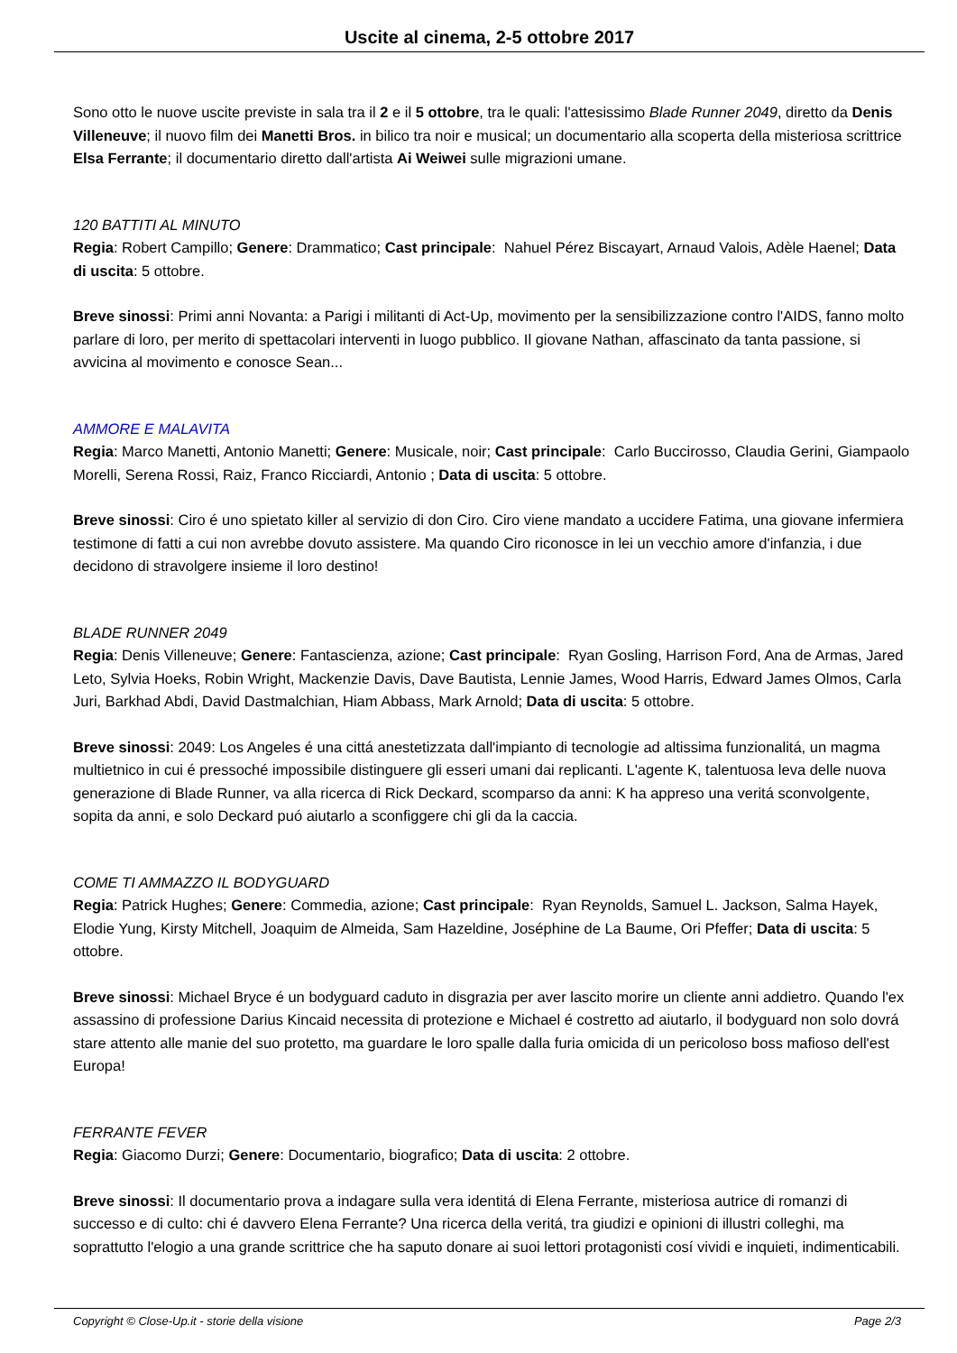Uscite al cinema, 2-5 ottobre 2017
Sono otto le nuove uscite previste in sala tra il 2 e il 5 ottobre, tra le quali: l'attesissimo Blade Runner 2049, diretto da Denis Villeneuve; il nuovo film dei Manetti Bros. in bilico tra noir e musical; un documentario alla scoperta della misteriosa scrittrice Elsa Ferrante; il documentario diretto dall'artista Ai Weiwei sulle migrazioni umane.
120 BATTITI AL MINUTO
Regia: Robert Campillo; Genere: Drammatico; Cast principale: Nahuel Pérez Biscayart, Arnaud Valois, Adèle Haenel; Data di uscita: 5 ottobre.
Breve sinossi: Primi anni Novanta: a Parigi i militanti di Act-Up, movimento per la sensibilizzazione contro l'AIDS, fanno molto parlare di loro, per merito di spettacolari interventi in luogo pubblico. Il giovane Nathan, affascinato da tanta passione, si avvicina al movimento e conosce Sean...
AMMORE E MALAVITA
Regia: Marco Manetti, Antonio Manetti; Genere: Musicale, noir; Cast principale: Carlo Buccirosso, Claudia Gerini, Giampaolo Morelli, Serena Rossi, Raiz, Franco Ricciardi, Antonio ; Data di uscita: 5 ottobre.
Breve sinossi: Ciro é uno spietato killer al servizio di don Ciro. Ciro viene mandato a uccidere Fatima, una giovane infermiera testimone di fatti a cui non avrebbe dovuto assistere. Ma quando Ciro riconosce in lei un vecchio amore d'infanzia, i due decidono di stravolgere insieme il loro destino!
BLADE RUNNER 2049
Regia: Denis Villeneuve; Genere: Fantascienza, azione; Cast principale: Ryan Gosling, Harrison Ford, Ana de Armas, Jared Leto, Sylvia Hoeks, Robin Wright, Mackenzie Davis, Dave Bautista, Lennie James, Wood Harris, Edward James Olmos, Carla Juri, Barkhad Abdi, David Dastmalchian, Hiam Abbass, Mark Arnold; Data di uscita: 5 ottobre.
Breve sinossi: 2049: Los Angeles é una cittá anestetizzata dall'impianto di tecnologie ad altissima funzionalitá, un magma multietnico in cui é pressoché impossibile distinguere gli esseri umani dai replicanti. L'agente K, talentuosa leva delle nuova generazione di Blade Runner, va alla ricerca di Rick Deckard, scomparso da anni: K ha appreso una veritá sconvolgente, sopita da anni, e solo Deckard puó aiutarlo a sconfiggere chi gli da la caccia.
COME TI AMMAZZO IL BODYGUARD
Regia: Patrick Hughes; Genere: Commedia, azione; Cast principale: Ryan Reynolds, Samuel L. Jackson, Salma Hayek, Elodie Yung, Kirsty Mitchell, Joaquim de Almeida, Sam Hazeldine, Joséphine de La Baume, Ori Pfeffer; Data di uscita: 5 ottobre.
Breve sinossi: Michael Bryce é un bodyguard caduto in disgrazia per aver lascito morire un cliente anni addietro. Quando l'ex assassino di professione Darius Kincaid necessita di protezione e Michael é costretto ad aiutarlo, il bodyguard non solo dovrá stare attento alle manie del suo protetto, ma guardare le loro spalle dalla furia omicida di un pericoloso boss mafioso dell'est Europa!
FERRANTE FEVER
Regia: Giacomo Durzi; Genere: Documentario, biografico; Data di uscita: 2 ottobre.
Breve sinossi: Il documentario prova a indagare sulla vera identitá di Elena Ferrante, misteriosa autrice di romanzi di successo e di culto: chi é davvero Elena Ferrante? Una ricerca della veritá, tra giudizi e opinioni di illustri colleghi, ma soprattutto l'elogio a una grande scrittrice che ha saputo donare ai suoi lettori protagonisti cosí vividi e inquieti, indimenticabili.
Copyright © Close-Up.it - storie della visione Page 2/3